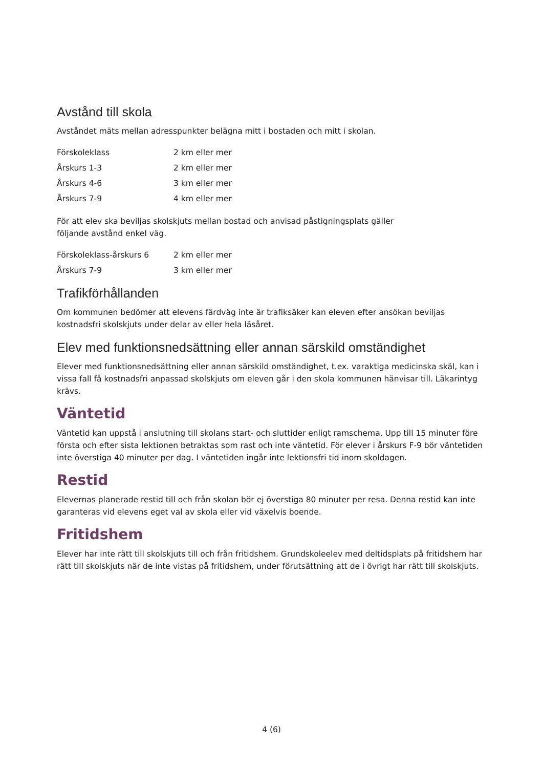Avstånd till skola
Avståndet mäts mellan adresspunkter belägna mitt i bostaden och mitt i skolan.
| Förskoleklass | 2 km eller mer |
| Årskurs 1-3 | 2 km eller mer |
| Årskurs 4-6 | 3 km eller mer |
| Årskurs 7-9 | 4 km eller mer |
För att elev ska beviljas skolskjuts mellan bostad och anvisad påstigningsplats gäller
följande avstånd enkel väg.
| Förskoleklass-årskurs 6 | 2 km eller mer |
| Årskurs 7-9 | 3 km eller mer |
Trafikförhållanden
Om kommunen bedömer att elevens färdväg inte är trafiksäker kan eleven efter ansökan beviljas kostnadsfri skolskjuts under delar av eller hela läsåret.
Elev med funktionsnedsättning eller annan särskild omständighet
Elever med funktionsnedsättning eller annan särskild omständighet, t.ex. varaktiga medicinska skäl, kan i vissa fall få kostnadsfri anpassad skolskjuts om eleven går i den skola kommunen hänvisar till. Läkarintyg krävs.
Väntetid
Väntetid kan uppstå i anslutning till skolans start- och sluttider enligt ramschema. Upp till 15 minuter före första och efter sista lektionen betraktas som rast och inte väntetid. För elever i årskurs F-9 bör väntetiden inte överstiga 40 minuter per dag. I väntetiden ingår inte lektionsfri tid inom skoldagen.
Restid
Elevernas planerade restid till och från skolan bör ej överstiga 80 minuter per resa. Denna restid kan inte garanteras vid elevens eget val av skola eller vid växelvis boende.
Fritidshem
Elever har inte rätt till skolskjuts till och från fritidshem. Grundskoleelev med deltidsplats på fritidshem har rätt till skolskjuts när de inte vistas på fritidshem, under förutsättning att de i övrigt har rätt till skolskjuts.
4 (6)